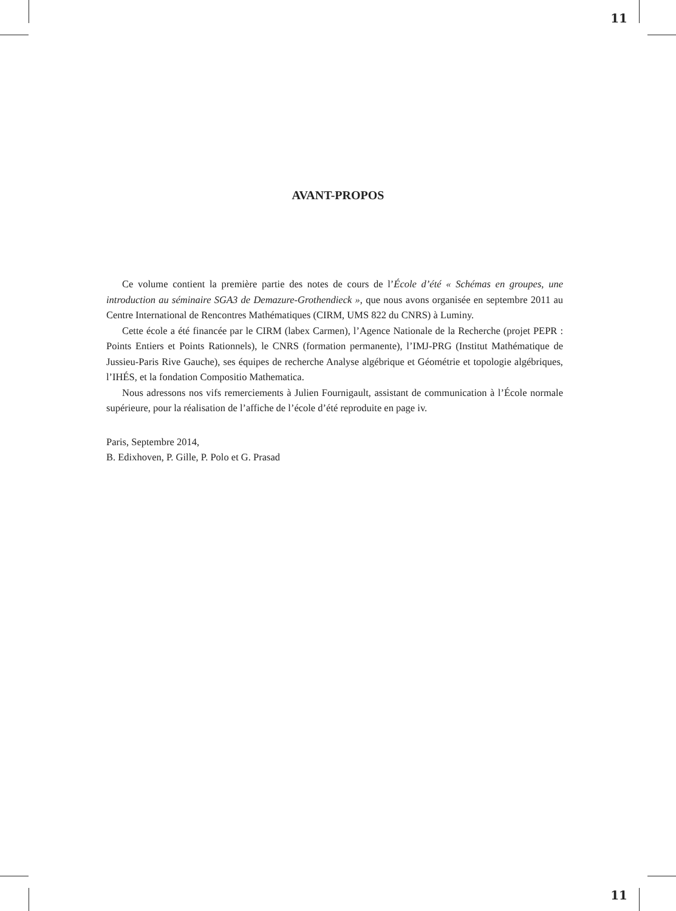11
AVANT-PROPOS
Ce volume contient la première partie des notes de cours de l’École d’été « Schémas en groupes, une introduction au séminaire SGA3 de Demazure-Grothendieck », que nous avons organisée en septembre 2011 au Centre International de Rencontres Mathématiques (CIRM, UMS 822 du CNRS) à Luminy.
Cette école a été financée par le CIRM (labex Carmen), l’Agence Nationale de la Recherche (projet PEPR : Points Entiers et Points Rationnels), le CNRS (formation permanente), l’IMJ-PRG (Institut Mathématique de Jussieu-Paris Rive Gauche), ses équipes de recherche Analyse algébrique et Géométrie et topologie algébriques, l’IHÉS, et la fondation Compositio Mathematica.
Nous adressons nos vifs remerciements à Julien Fournigault, assistant de communication à l’École normale supérieure, pour la réalisation de l’affiche de l’école d’été reproduite en page iv.
Paris, Septembre 2014,
B. Edixhoven, P. Gille, P. Polo et G. Prasad
11